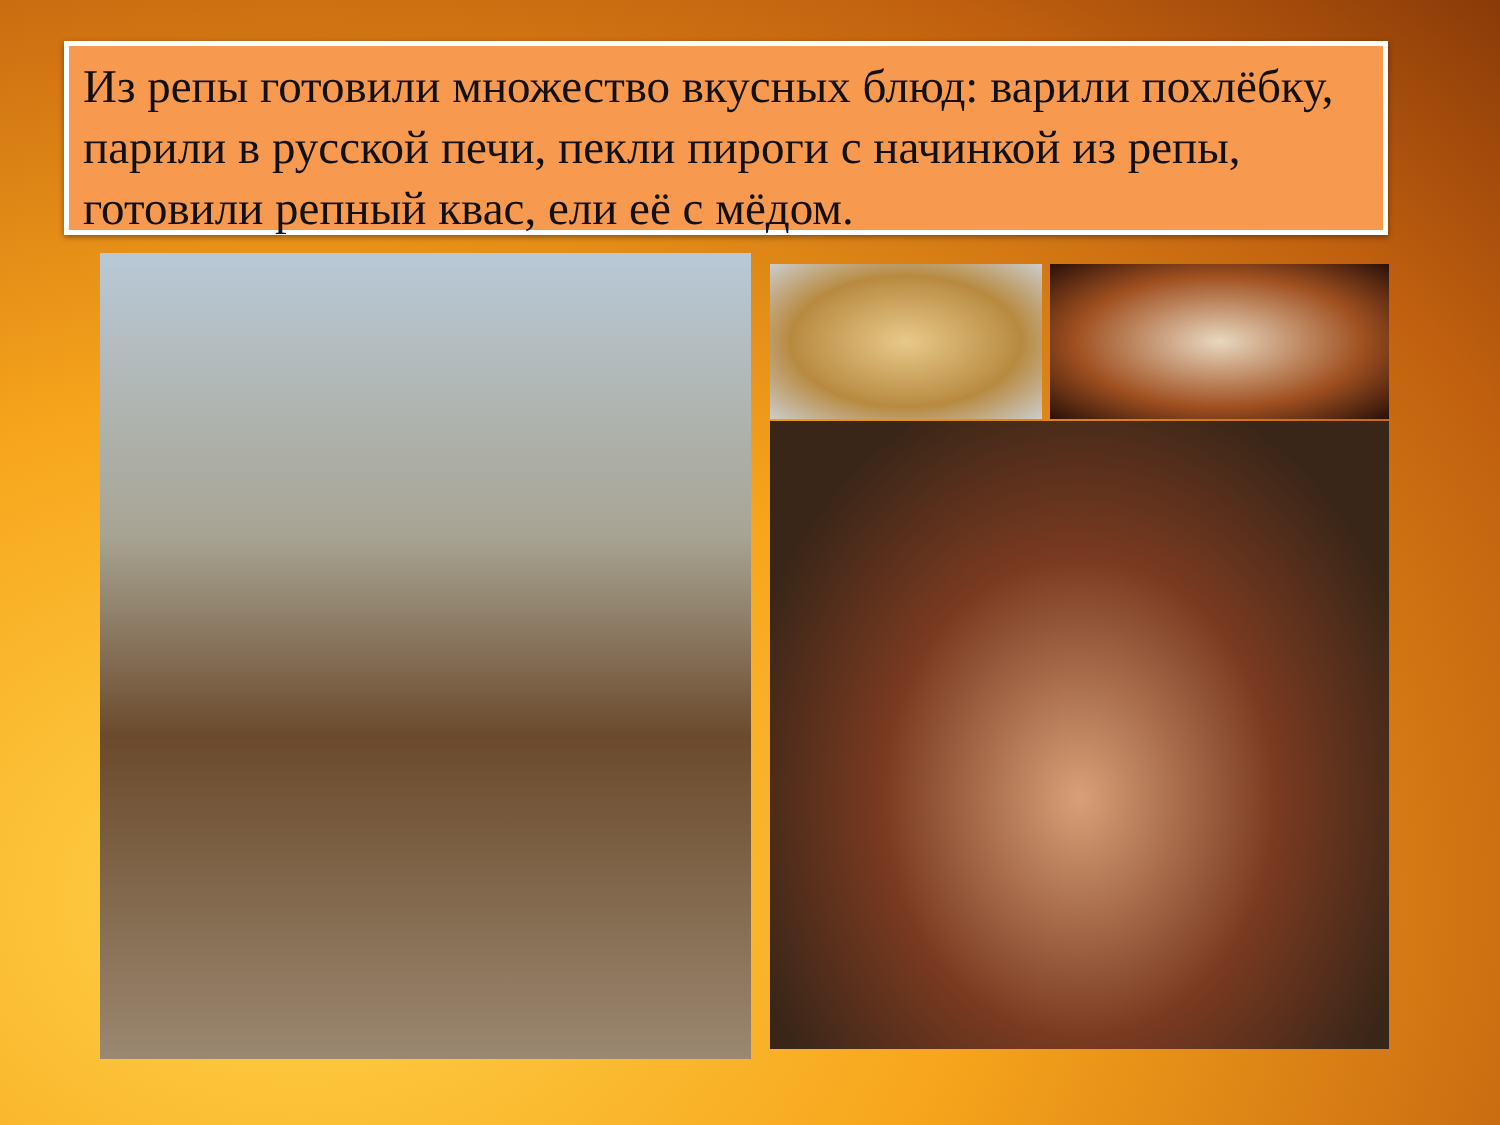Из репы готовили множество вкусных блюд: варили похлёбку, парили в русской печи, пекли пироги с начинкой из репы, готовили репный квас, ели её с мёдом.